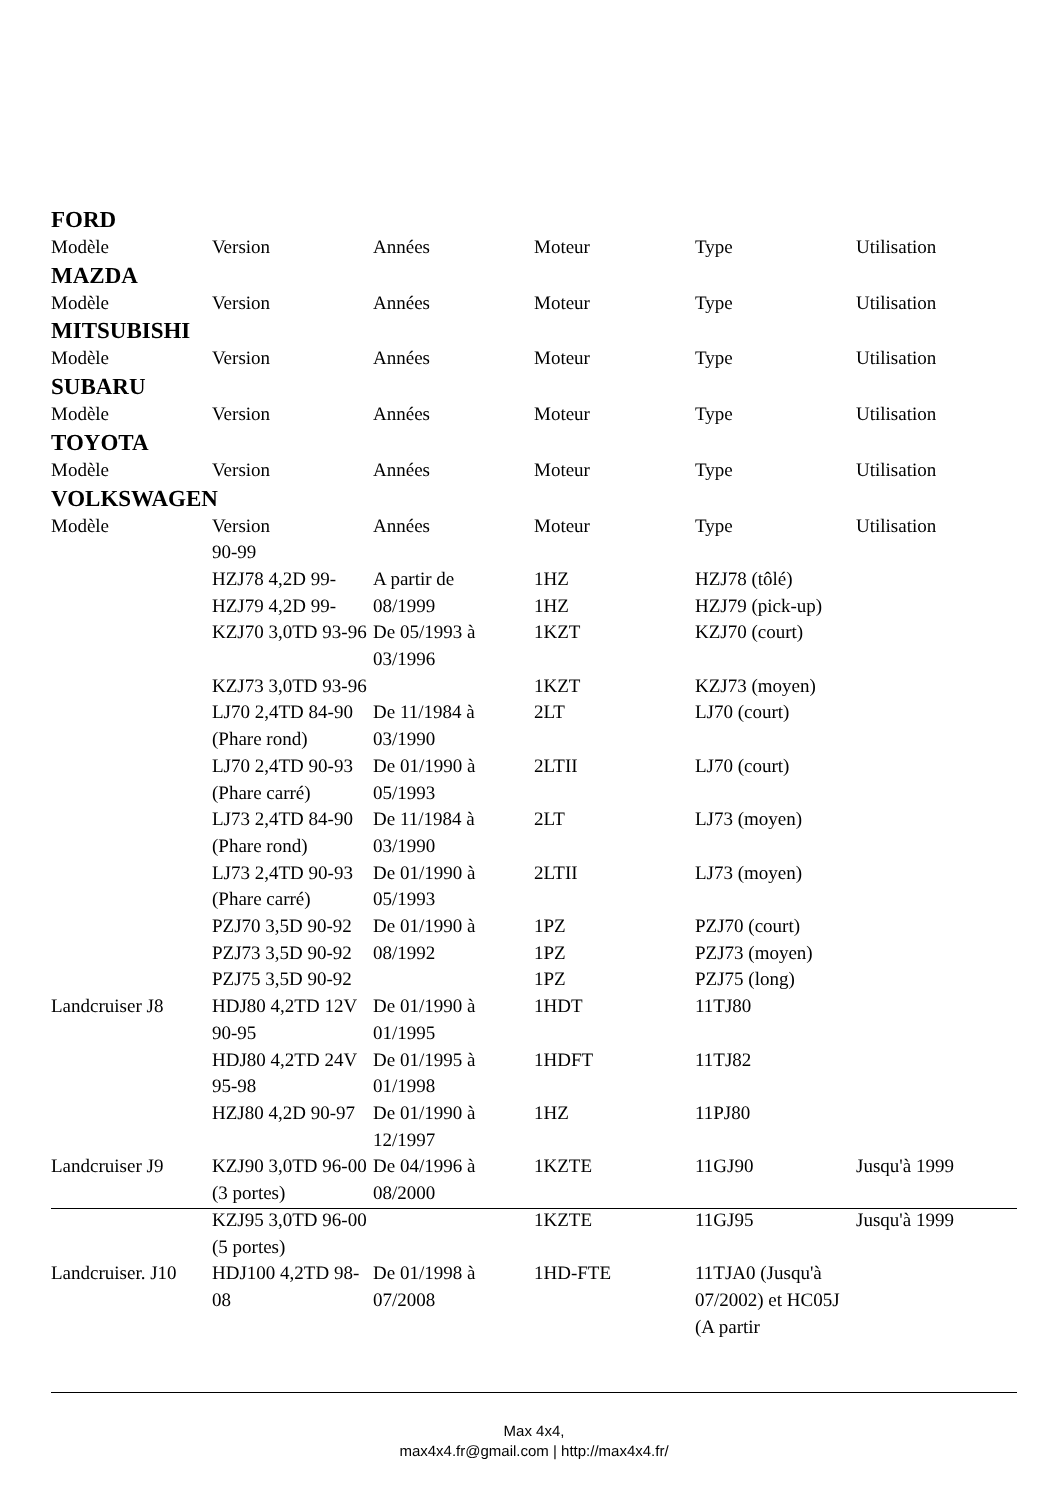FORD
| Modèle | Version | Années | Moteur | Type | Utilisation |
MAZDA
| Modèle | Version | Années | Moteur | Type | Utilisation |
MITSUBISHI
| Modèle | Version | Années | Moteur | Type | Utilisation |
SUBARU
| Modèle | Version | Années | Moteur | Type | Utilisation |
TOYOTA
| Modèle | Version | Années | Moteur | Type | Utilisation |
VOLKSWAGEN
| Modèle | Version | Années | Moteur | Type | Utilisation |
| | 90-99 | | | | |
| | HZJ78 4,2D 99- | A partir de | 1HZ | HZJ78 (tôlé) | |
| | HZJ79 4,2D 99- | 08/1999 | 1HZ | HZJ79 (pick-up) | |
| | KZJ70 3,0TD 93-96 | De 05/1993 à 03/1996 | 1KZT | KZJ70 (court) | |
| | KZJ73 3,0TD 93-96 | | 1KZT | KZJ73 (moyen) | |
| | LJ70 2,4TD 84-90 (Phare rond) | De 11/1984 à 03/1990 | 2LT | LJ70 (court) | |
| | LJ70 2,4TD 90-93 (Phare carré) | De 01/1990 à 05/1993 | 2LTII | LJ70 (court) | |
| | LJ73 2,4TD 84-90 (Phare rond) | De 11/1984 à 03/1990 | 2LT | LJ73 (moyen) | |
| | LJ73 2,4TD 90-93 (Phare carré) | De 01/1990 à 05/1993 | 2LTII | LJ73 (moyen) | |
| | PZJ70 3,5D 90-92 | De 01/1990 à | 1PZ | PZJ70 (court) | |
| | PZJ73 3,5D 90-92 | 08/1992 | 1PZ | PZJ73 (moyen) | |
| | PZJ75 3,5D 90-92 | | 1PZ | PZJ75 (long) | |
| Landcruiser J8 | HDJ80 4,2TD 12V 90-95 | De 01/1990 à 01/1995 | 1HDT | 11TJ80 | |
| | HDJ80 4,2TD 24V 95-98 | De 01/1995 à 01/1998 | 1HDFT | 11TJ82 | |
| | HZJ80 4,2D 90-97 | De 01/1990 à 12/1997 | 1HZ | 11PJ80 | |
| Landcruiser J9 | KZJ90 3,0TD 96-00 (3 portes) | De 04/1996 à 08/2000 | 1KZTE | 11GJ90 | Jusqu'à 1999 |
| | KZJ95 3,0TD 96-00 (5 portes) | | 1KZTE | 11GJ95 | Jusqu'à 1999 |
| Landcruiser. J10 | HDJ100 4,2TD 98-08 | De 01/1998 à 07/2008 | 1HD-FTE | 11TJA0 (Jusqu'à 07/2002) et HC05J (A partir | |
Max 4x4,
max4x4.fr@gmail.com | http://max4x4.fr/